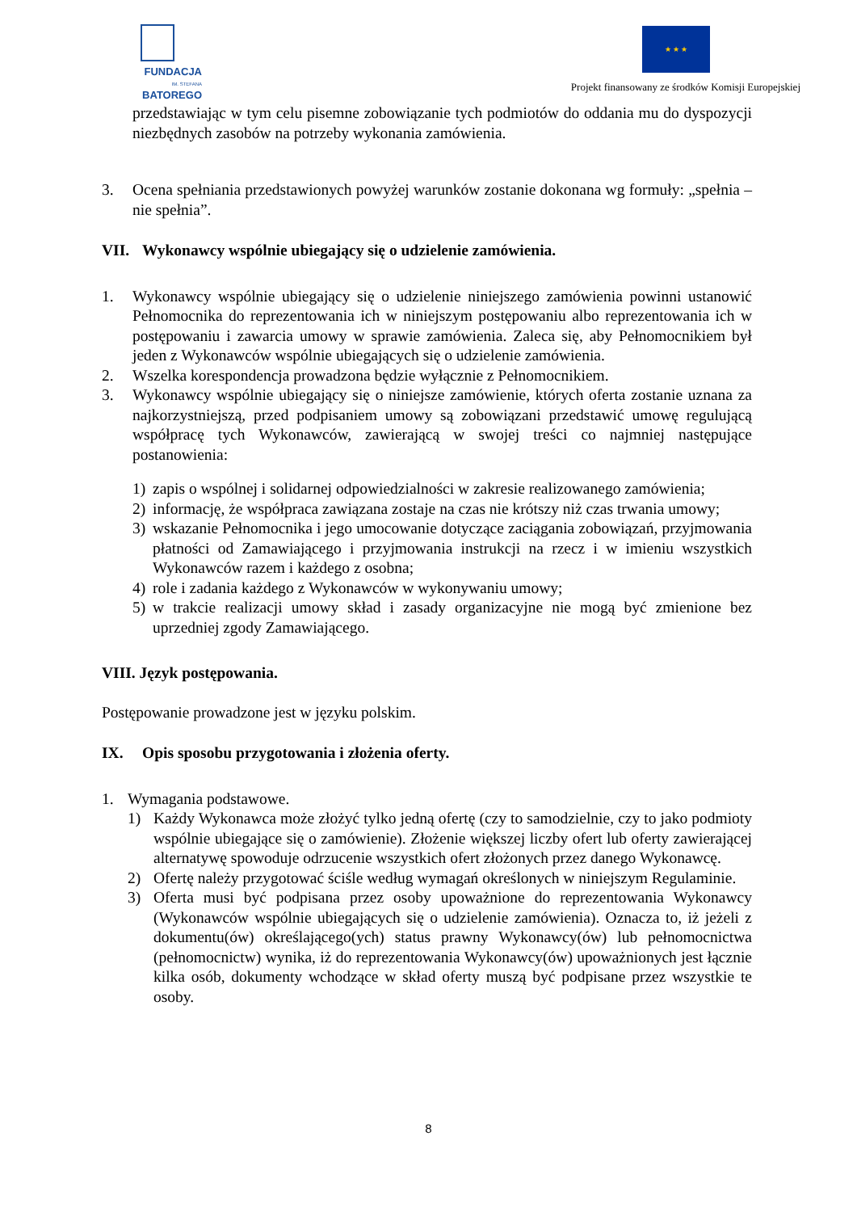FUNDACJA
IM. STEFANA BATOREGO
★ ★ ★
Projekt finansowany ze środków Komisji Europejskiej
przedstawiając w tym celu pisemne zobowiązanie tych podmiotów do oddania mu do dyspozycji niezbędnych zasobów na potrzeby wykonania zamówienia.
3. Ocena spełniania przedstawionych powyżej warunków zostanie dokonana wg formuły: „spełnia – nie spełnia”.
VII. Wykonawcy wspólnie ubiegający się o udzielenie zamówienia.
1. Wykonawcy wspólnie ubiegający się o udzielenie niniejszego zamówienia powinni ustanowić Pełnomocnika do reprezentowania ich w niniejszym postępowaniu albo reprezentowania ich w postępowaniu i zawarcia umowy w sprawie zamówienia. Zaleca się, aby Pełnomocnikiem był jeden z Wykonawców wspólnie ubiegających się o udzielenie zamówienia.
2. Wszelka korespondencja prowadzona będzie wyłącznie z Pełnomocnikiem.
3. Wykonawcy wspólnie ubiegający się o niniejsze zamówienie, których oferta zostanie uznana za najkorzystniejszą, przed podpisaniem umowy są zobowiązani przedstawić umowę regulującą współpracę tych Wykonawców, zawierającą w swojej treści co najmniej następujące postanowienia:
1) zapis o wspólnej i solidarnej odpowiedzialności w zakresie realizowanego zamówienia;
2) informację, że współpraca zawiązana zostaje na czas nie krótszy niż czas trwania umowy;
3) wskazanie Pełnomocnika i jego umocowanie dotyczące zaciągania zobowiązań, przyjmowania płatności od Zamawiającego i przyjmowania instrukcji na rzecz i w imieniu wszystkich Wykonawców razem i każdego z osobna;
4) role i zadania każdego z Wykonawców w wykonywaniu umowy;
5) w trakcie realizacji umowy skład i zasady organizacyjne nie mogą być zmienione bez uprzedniej zgody Zamawiającego.
VIII. Język postępowania.
Postępowanie prowadzone jest w języku polskim.
IX. Opis sposobu przygotowania i złożenia oferty.
1. Wymagania podstawowe.
1) Każdy Wykonawca może złożyć tylko jedną ofertę (czy to samodzielnie, czy to jako podmioty wspólnie ubiegające się o zamówienie). Złożenie większej liczby ofert lub oferty zawierającej alternatywę spowoduje odrzucenie wszystkich ofert złożonych przez danego Wykonawcę.
2) Ofertę należy przygotować ściśle według wymagań określonych w niniejszym Regulaminie.
3) Oferta musi być podpisana przez osoby upoważnione do reprezentowania Wykonawcy (Wykonawców wspólnie ubiegających się o udzielenie zamówienia). Oznacza to, iż jeżeli z dokumentu(ów) określającego(ych) status prawny Wykonawcy(ów) lub pełnomocnictwa (pełnomocnictw) wynika, iż do reprezentowania Wykonawcy(ów) upoważnionych jest łącznie kilka osób, dokumenty wchodzące w skład oferty muszą być podpisane przez wszystkie te osoby.
8